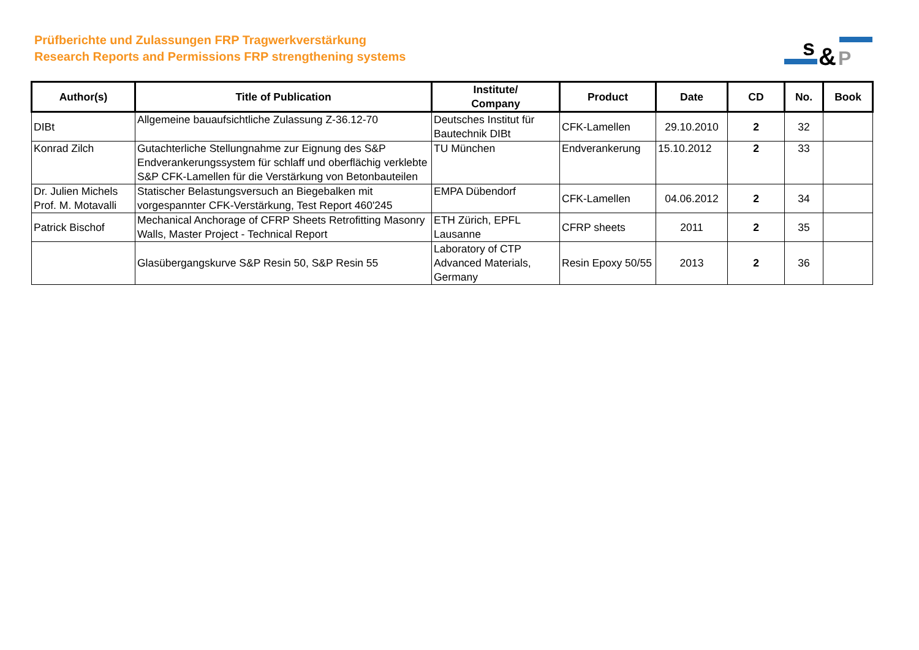Prüfberichte und Zulassungen FRP Tragwerkverstärkung
Research Reports and Permissions FRP strengthening systems
s
&
P
| Author(s) | Title of Publication | Institute/ Company | Product | Date | CD | No. | Book |
| --- | --- | --- | --- | --- | --- | --- | --- |
| DIBt | Allgemeine bauaufsichtliche Zulassung Z-36.12-70 | Deutsches Institut für Bautechnik DIBt | CFK-Lamellen | 29.10.2010 | 2 | 32 | |
| Konrad Zilch | Gutachterliche Stellungnahme zur Eignung des S&P Endverankerungssystem für schlaff und oberflächig verklebte S&P CFK-Lamellen für die Verstärkung von Betonbauteilen | TU München | Endverankerung | 15.10.2012 | 2 | 33 | |
| Dr. Julien Michels Prof. M. Motavalli | Statischer Belastungsversuch an Biegebalken mit vorgespannter CFK-Verstärkung, Test Report 460'245 | EMPA Dübendorf | CFK-Lamellen | 04.06.2012 | 2 | 34 | |
| Patrick Bischof | Mechanical Anchorage of CFRP Sheets Retrofitting Masonry Walls, Master Project - Technical Report | ETH Zürich, EPFL Lausanne | CFRP sheets | 2011 | 2 | 35 | |
| | Glasübergangskurve S&P Resin 50, S&P Resin 55 | Laboratory of CTP Advanced Materials, Germany | Resin Epoxy 50/55 | 2013 | 2 | 36 | |